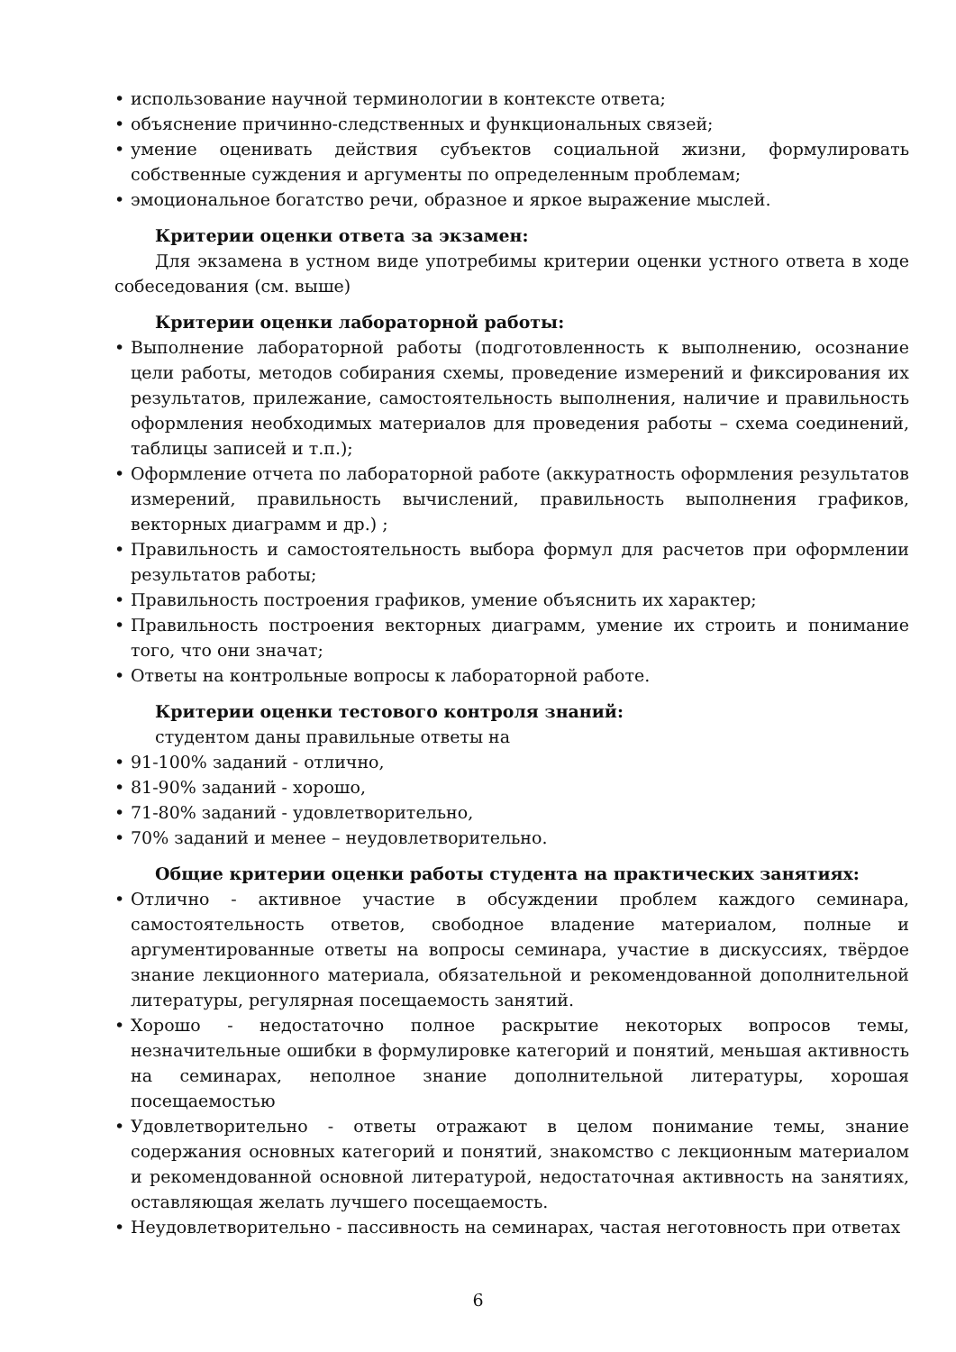• использование научной терминологии в контексте ответа;
• объяснение причинно-следственных и функциональных связей;
• умение оценивать действия субъектов социальной жизни, формулировать собственные суждения и аргументы по определенным проблемам;
• эмоциональное богатство речи, образное и яркое выражение мыслей.
Критерии оценки ответа за экзамен:
Для экзамена в устном виде употребимы критерии оценки устного ответа в ходе собеседования (см. выше)
Критерии оценки лабораторной работы:
• Выполнение лабораторной работы (подготовленность к выполнению, осознание цели работы, методов собирания схемы, проведение измерений и фиксирования их результатов, прилежание, самостоятельность выполнения, наличие и правильность оформления необходимых материалов для проведения работы – схема соединений, таблицы записей и т.п.);
• Оформление отчета по лабораторной работе (аккуратность оформления результатов измерений, правильность вычислений, правильность выполнения графиков, векторных диаграмм и др.) ;
• Правильность и самостоятельность выбора формул для расчетов при оформлении результатов работы;
• Правильность построения графиков, умение объяснить их характер;
• Правильность построения векторных диаграмм, умение их строить и понимание того, что они значат;
• Ответы на контрольные вопросы к лабораторной работе.
Критерии оценки тестового контроля знаний:
студентом даны правильные ответы на
• 91-100% заданий - отлично,
• 81-90% заданий - хорошо,
• 71-80% заданий - удовлетворительно,
• 70% заданий и менее – неудовлетворительно.
Общие критерии оценки работы студента на практических занятиях:
• Отлично - активное участие в обсуждении проблем каждого семинара, самостоятельность ответов, свободное владение материалом, полные и аргументированные ответы на вопросы семинара, участие в дискуссиях, твёрдое знание лекционного материала, обязательной и рекомендованной дополнительной литературы, регулярная посещаемость занятий.
• Хорошо - недостаточно полное раскрытие некоторых вопросов темы, незначительные ошибки в формулировке категорий и понятий, меньшая активность на семинарах, неполное знание дополнительной литературы, хорошая посещаемостью
• Удовлетворительно - ответы отражают в целом понимание темы, знание содержания основных категорий и понятий, знакомство с лекционным материалом и рекомендованной основной литературой, недостаточная активность на занятиях, оставляющая желать лучшего посещаемость.
• Неудовлетворительно - пассивность на семинарах, частая неготовность при ответах
6